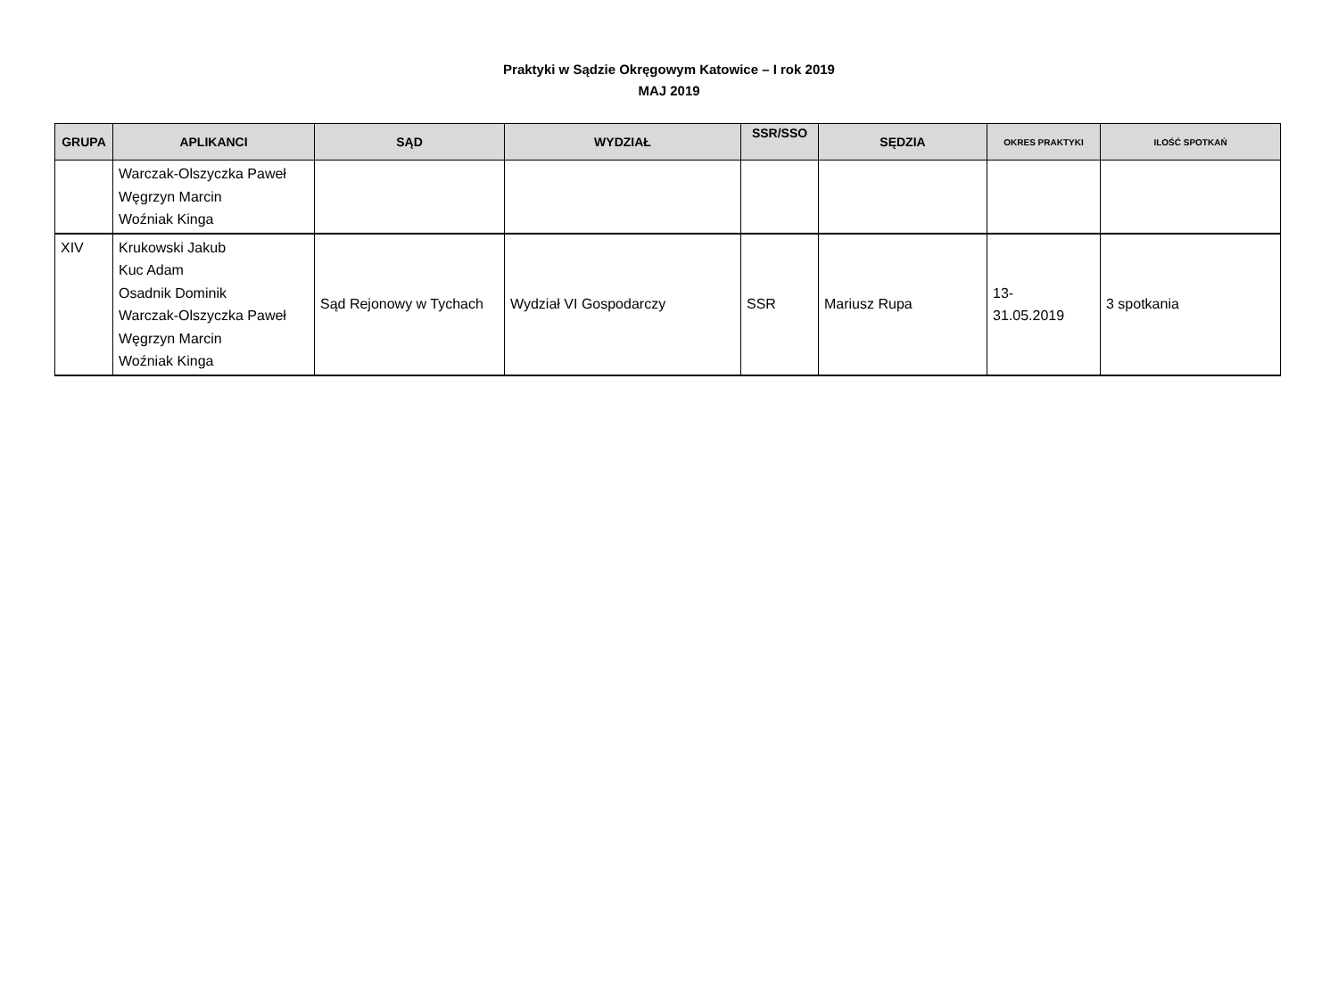Praktyki w Sądzie Okręgowym Katowice – I rok 2019
MAJ 2019
| GRUPA | APLIKANCI | SĄD | WYDZIAŁ | SSR/SSO | SĘDZIA | OKRES PRAKTYKI | ILOŚĆ SPOTKAŃ |
| --- | --- | --- | --- | --- | --- | --- | --- |
| | Warczak-Olszyczka Paweł Węgrzyn Marcin Woźniak Kinga | | | | | | |
| XIV | Krukowski Jakub Kuc Adam Osadnik Dominik Warczak-Olszyczka Paweł Węgrzyn Marcin Woźniak Kinga | Sąd Rejonowy w Tychach | Wydział VI Gospodarczy | SSR | Mariusz Rupa | 13- 31.05.2019 | 3 spotkania |